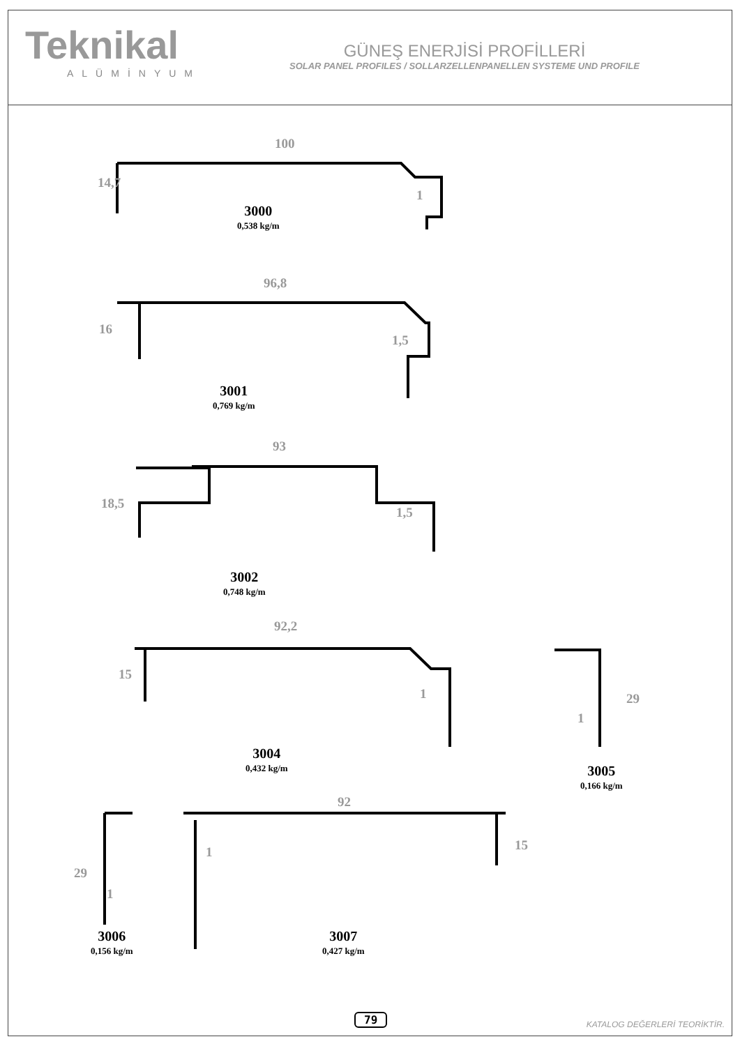Teknikal
ALÜMİNYUM
GÜNEŞ ENERJİSİ PROFİLLERİ
SOLAR PANEL PROFILES / SOLLARZELLENPANELLEN SYSTEME UND PROFILE
100
14,7
1
3000
0,538 kg/m
96,8
16
1,5
3001
0,769 kg/m
93
18,5
1,5
3002
0,748 kg/m
92,2
15
1
3004
0,432 kg/m
29
1
3005
0,166 kg/m
92
15
1
29
1
3006
0,156 kg/m
3007
0,427 kg/m
79 KATALOG DEĞERLERİ TEORİKTİR.